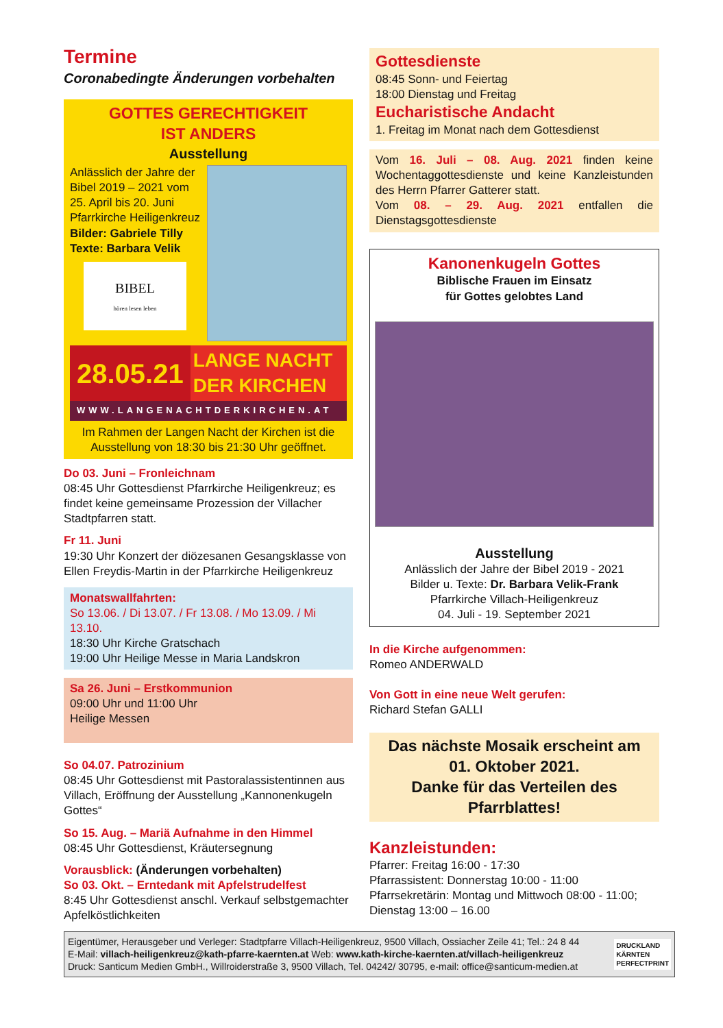Termine
Coronabedingte Änderungen vorbehalten
GOTTES GERECHTIGKEIT
IST ANDERS
Ausstellung
Anlässlich der Jahre der Bibel 2019 – 2021 vom 25. April bis 20. Juni
Pfarrkirche Heiligenkreuz
Bilder: Gabriele Tilly
Texte: Barbara Velik
BIBEL
hören lesen leben
28.05.21 LANGE NACHT DER KIRCHEN
WWW.LANGENACHTDERKIRCHEN.AT
Im Rahmen der Langen Nacht der Kirchen ist die Ausstellung von 18:30 bis 21:30 Uhr geöffnet.
Do 03. Juni – Fronleichnam
08:45 Uhr Gottesdienst Pfarrkirche Heiligenkreuz; es findet keine gemeinsame Prozession der Villacher Stadtpfarren statt.
Fr 11. Juni
19:30 Uhr Konzert der diözesanen Gesangsklasse von Ellen Freydis-Martin in der Pfarrkirche Heiligenkreuz
Monatswallfahrten:
So 13.06. / Di 13.07. / Fr 13.08. / Mo 13.09. / Mi 13.10.
18:30 Uhr Kirche Gratschach
19:00 Uhr Heilige Messe in Maria Landskron
Sa 26. Juni – Erstkommunion
09:00 Uhr und 11:00 Uhr
Heilige Messen
So 04.07. Patrozinium
08:45 Uhr Gottesdienst mit Pastoralassistentinnen aus Villach, Eröffnung der Ausstellung „Kannonenkugeln Gottes“
So 15. Aug. – Mariä Aufnahme in den Himmel
08:45 Uhr Gottesdienst, Kräutersegnung
Vorausblick: (Änderungen vorbehalten)
So 03. Okt. – Erntedank mit Apfelstrudelfest
8:45 Uhr Gottesdienst anschl. Verkauf selbstgemachter Apfelköstlichkeiten
Gottesdienste
08:45 Sonn- und Feiertag
18:00 Dienstag und Freitag
Eucharistische Andacht
1. Freitag im Monat nach dem Gottesdienst
Vom 16. Juli – 08. Aug. 2021 finden keine Wochentaggottesdienste und keine Kanzleistunden des Herrn Pfarrer Gatterer statt.
Vom 08. – 29. Aug. 2021 entfallen die Dienstagsgottesdienste
Kanonenkugeln Gottes
Biblische Frauen im Einsatz
für Gottes gelobtes Land
Ausstellung
Anlässlich der Jahre der Bibel 2019 - 2021
Bilder u. Texte: Dr. Barbara Velik-Frank
Pfarrkirche Villach-Heiligenkreuz
04. Juli - 19. September 2021
In die Kirche aufgenommen:
Romeo ANDERWALD
Von Gott in eine neue Welt gerufen:
Richard Stefan GALLI
Das nächste Mosaik erscheint am 01. Oktober 2021.
Danke für das Verteilen des Pfarrblattes!
Kanzleistunden:
Pfarrer: Freitag 16:00 - 17:30
Pfarrassistent: Donnerstag 10:00 - 11:00
Pfarrsekretärin: Montag und Mittwoch 08:00 - 11:00; Dienstag 13:00 – 16.00
Eigentümer, Herausgeber und Verleger: Stadtpfarre Villach-Heiligenkreuz, 9500 Villach, Ossiacher Zeile 41; Tel.: 24 8 44
E-Mail: villach-heiligenkreuz@kath-pfarre-kaernten.at Web: www.kath-kirche-kaernten.at/villach-heiligenkreuz
Druck: Santicum Medien GmbH., Willroiderstraße 3, 9500 Villach, Tel. 04242/ 30795, e-mail: office@santicum-medien.at
DRUCKLAND
KÄRNTEN
PERFECTPRINT